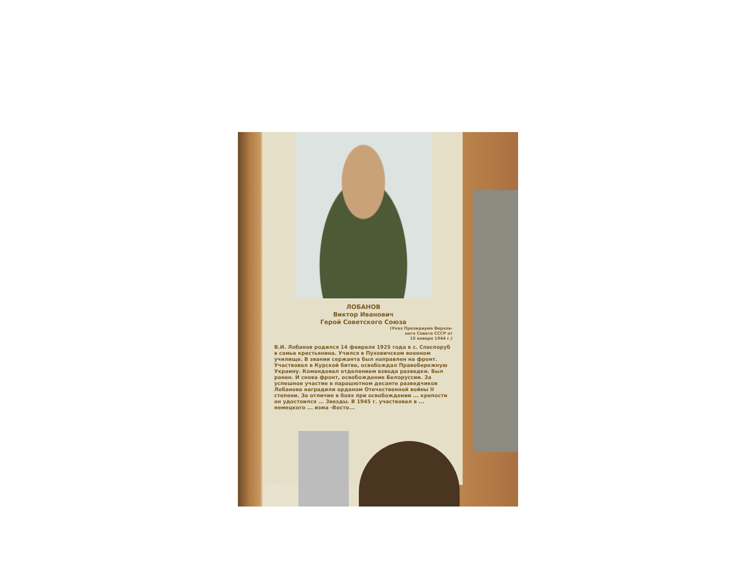ЛОБАНОВ
Виктор Иванович
Герой Советского Союза
(Указ Президиума Верхов-
ного Совета СССР от
15 января 1944 г.)
В.И. Лобанов родился 14 февраля 1925 года в с. Спаспоруб в семье крестьянина. Учился в Пуховичском военном училище. В звании сержанта был направлен на фронт. Участвовал в Курской битве, освобождал Правобережную Украину. Командовал отделением взвода разведки. Был ранен. И снова фронт, освобождение Белоруссии. За успешное участие в парашютном десанте разведчиков Лобанова наградили орденом Отечественной войны II степени. За отличие в боях при освобождении ... крепости он удостоился ... Звезды. В 1945 г. участвовал в ... немецкого ... изма -Восто...